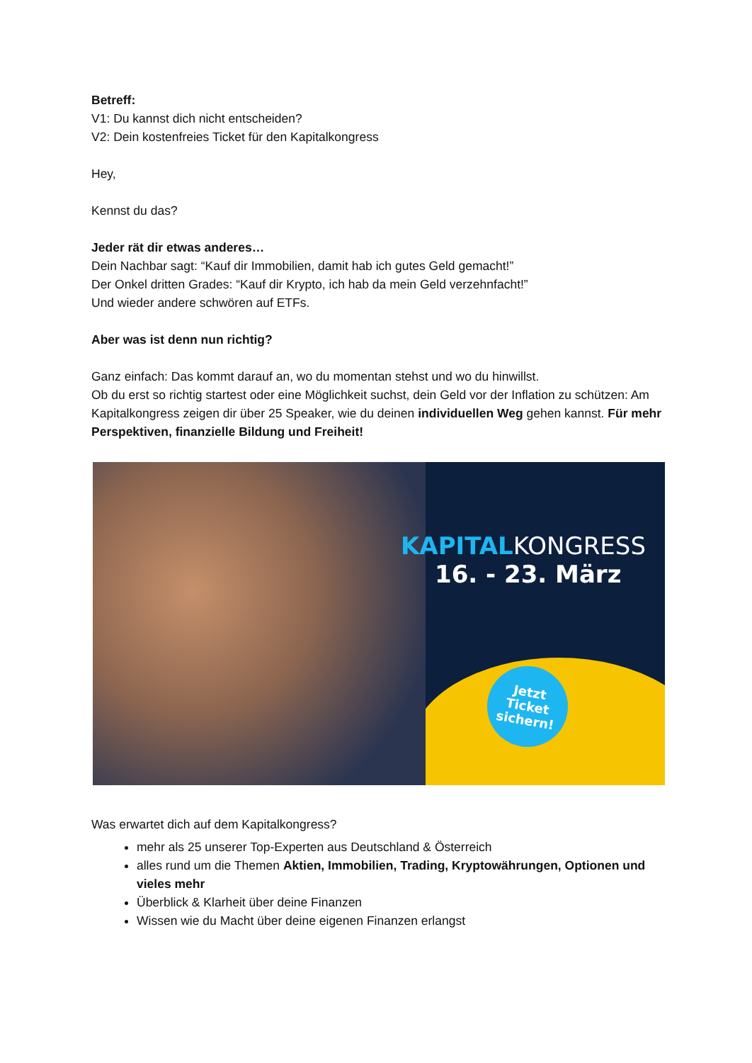Betreff:
V1: Du kannst dich nicht entscheiden?
V2: Dein kostenfreies Ticket für den Kapitalkongress
Hey,
Kennst du das?
Jeder rät dir etwas anderes…
Dein Nachbar sagt: “Kauf dir Immobilien, damit hab ich gutes Geld gemacht!”
Der Onkel dritten Grades: “Kauf dir Krypto, ich hab da mein Geld verzehnfacht!”
Und wieder andere schwören auf ETFs.
Aber was ist denn nun richtig?
Ganz einfach: Das kommt darauf an, wo du momentan stehst und wo du hinwillst.
Ob du erst so richtig startest oder eine Möglichkeit suchst, dein Geld vor der Inflation zu schützen: Am Kapitalkongress zeigen dir über 25 Speaker, wie du deinen individuellen Weg gehen kannst. Für mehr Perspektiven, finanzielle Bildung und Freiheit!
KAPITALKONGRESS
16. - 23. März
Jetzt
Ticket
sichern!
Was erwartet dich auf dem Kapitalkongress?
mehr als 25 unserer Top-Experten aus Deutschland & Österreich
alles rund um die Themen Aktien, Immobilien, Trading, Kryptowährungen, Optionen und vieles mehr
Überblick & Klarheit über deine Finanzen
Wissen wie du Macht über deine eigenen Finanzen erlangst